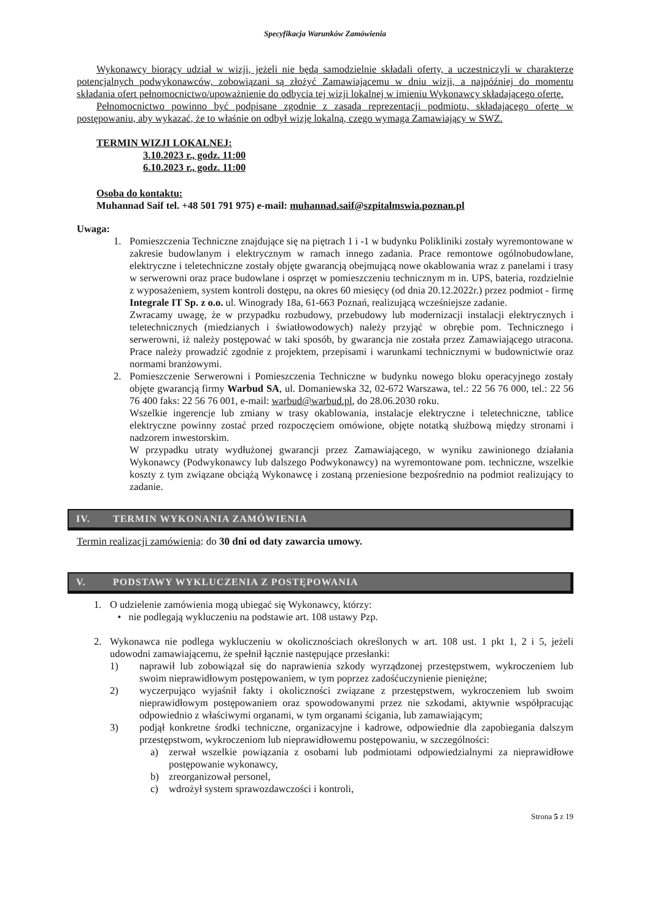Specyfikacja Warunków Zamówienia
Wykonawcy biorący udział w wizji, jeżeli nie będą samodzielnie składali oferty, a uczestniczyli w charakterze potencjalnych podwykonawców, zobowiązani są złożyć Zamawiającemu w dniu wizji, a najpóźniej do momentu składania ofert pełnomocnictwo/upoważnienie do odbycia tej wizji lokalnej w imieniu Wykonawcy składającego ofertę.
Pełnomocnictwo powinno być podpisane zgodnie z zasadą reprezentacji podmiotu, składającego ofertę w postępowaniu, aby wykazać, że to właśnie on odbył wizję lokalną, czego wymaga Zamawiający w SWZ.
TERMIN WIZJI LOKALNEJ:
3.10.2023 r., godz. 11:00
6.10.2023 r., godz. 11:00
Osoba do kontaktu:
Muhannad Saif tel. +48 501 791 975) e-mail: muhannad.saif@szpitalmswia.poznan.pl
Uwaga:
1. Pomieszczenia Techniczne znajdujące się na piętrach 1 i -1 w budynku Polikliniki zostały wyremontowane w zakresie budowlanym i elektrycznym w ramach innego zadania. Prace remontowe ogólnobudowlane, elektryczne i teletechniczne zostały objęte gwarancją obejmującą nowe okablowania wraz z panelami i trasy w serwerowni oraz prace budowlane i osprzęt w pomieszczeniu technicznym m in. UPS, bateria, rozdzielnie z wyposażeniem, system kontroli dostępu, na okres 60 miesięcy (od dnia 20.12.2022r.) przez podmiot - firmę Integrale IT Sp. z o.o. ul. Winogrady 18a, 61-663 Poznań, realizującą wcześniejsze zadanie.
Zwracamy uwagę, że w przypadku rozbudowy, przebudowy lub modernizacji instalacji elektrycznych i teletechnicznych (miedzianych i światłowodowych) należy przyjąć w obrębie pom. Technicznego i serwerowni, iż należy postępować w taki sposób, by gwarancja nie została przez Zamawiającego utracona. Prace należy prowadzić zgodnie z projektem, przepisami i warunkami technicznymi w budownictwie oraz normami branżowymi.
2. Pomieszczenie Serwerowni i Pomieszczenia Techniczne w budynku nowego bloku operacyjnego zostały objęte gwarancją firmy Warbud SA, ul. Domaniewska 32, 02-672 Warszawa, tel.: 22 56 76 000, tel.: 22 56 76 400 faks: 22 56 76 001, e-mail: warbud@warbud.pl, do 28.06.2030 roku.
Wszelkie ingerencje lub zmiany w trasy okablowania, instalacje elektryczne i teletechniczne, tablice elektryczne powinny zostać przed rozpoczęciem omówione, objęte notatką służbową między stronami i nadzorem inwestorskim.
W przypadku utraty wydłużonej gwarancji przez Zamawiającego, w wyniku zawinionego działania Wykonawcy (Podwykonawcy lub dalszego Podwykonawcy) na wyremontowane pom. techniczne, wszelkie koszty z tym związane obciążą Wykonawcę i zostaną przeniesione bezpośrednio na podmiot realizujący to zadanie.
IV. TERMIN WYKONANIA ZAMÓWIENIA
Termin realizacji zamówienia: do 30 dni od daty zawarcia umowy.
V. PODSTAWY WYKLUCZENIA Z POSTĘPOWANIA
1. O udzielenie zamówienia mogą ubiegać się Wykonawcy, którzy:
• nie podlegają wykluczeniu na podstawie art. 108 ustawy Pzp.
2. Wykonawca nie podlega wykluczeniu w okolicznościach określonych w art. 108 ust. 1 pkt 1, 2 i 5, jeżeli udowodni zamawiającemu, że spełnił łącznie następujące przesłanki:
1) naprawił lub zobowiązał się do naprawienia szkody wyrządzonej przestępstwem, wykroczeniem lub swoim nieprawidłowym postępowaniem, w tym poprzez zadośćuczynienie pieniężne;
2) wyczerpująco wyjaśnił fakty i okoliczności związane z przestępstwem, wykroczeniem lub swoim nieprawidłowym postępowaniem oraz spowodowanymi przez nie szkodami, aktywnie współpracując odpowiednio z właściwymi organami, w tym organami ścigania, lub zamawiającym;
3) podjął konkretne środki techniczne, organizacyjne i kadrowe, odpowiednie dla zapobiegania dalszym przestępstwom, wykroczeniom lub nieprawidłowemu postępowaniu, w szczególności:
a) zerwał wszelkie powiązania z osobami lub podmiotami odpowiedzialnymi za nieprawidłowe postępowanie wykonawcy,
b) zreorganizował personel,
c) wdrożył system sprawozdawczości i kontroli,
Strona 5 z 19